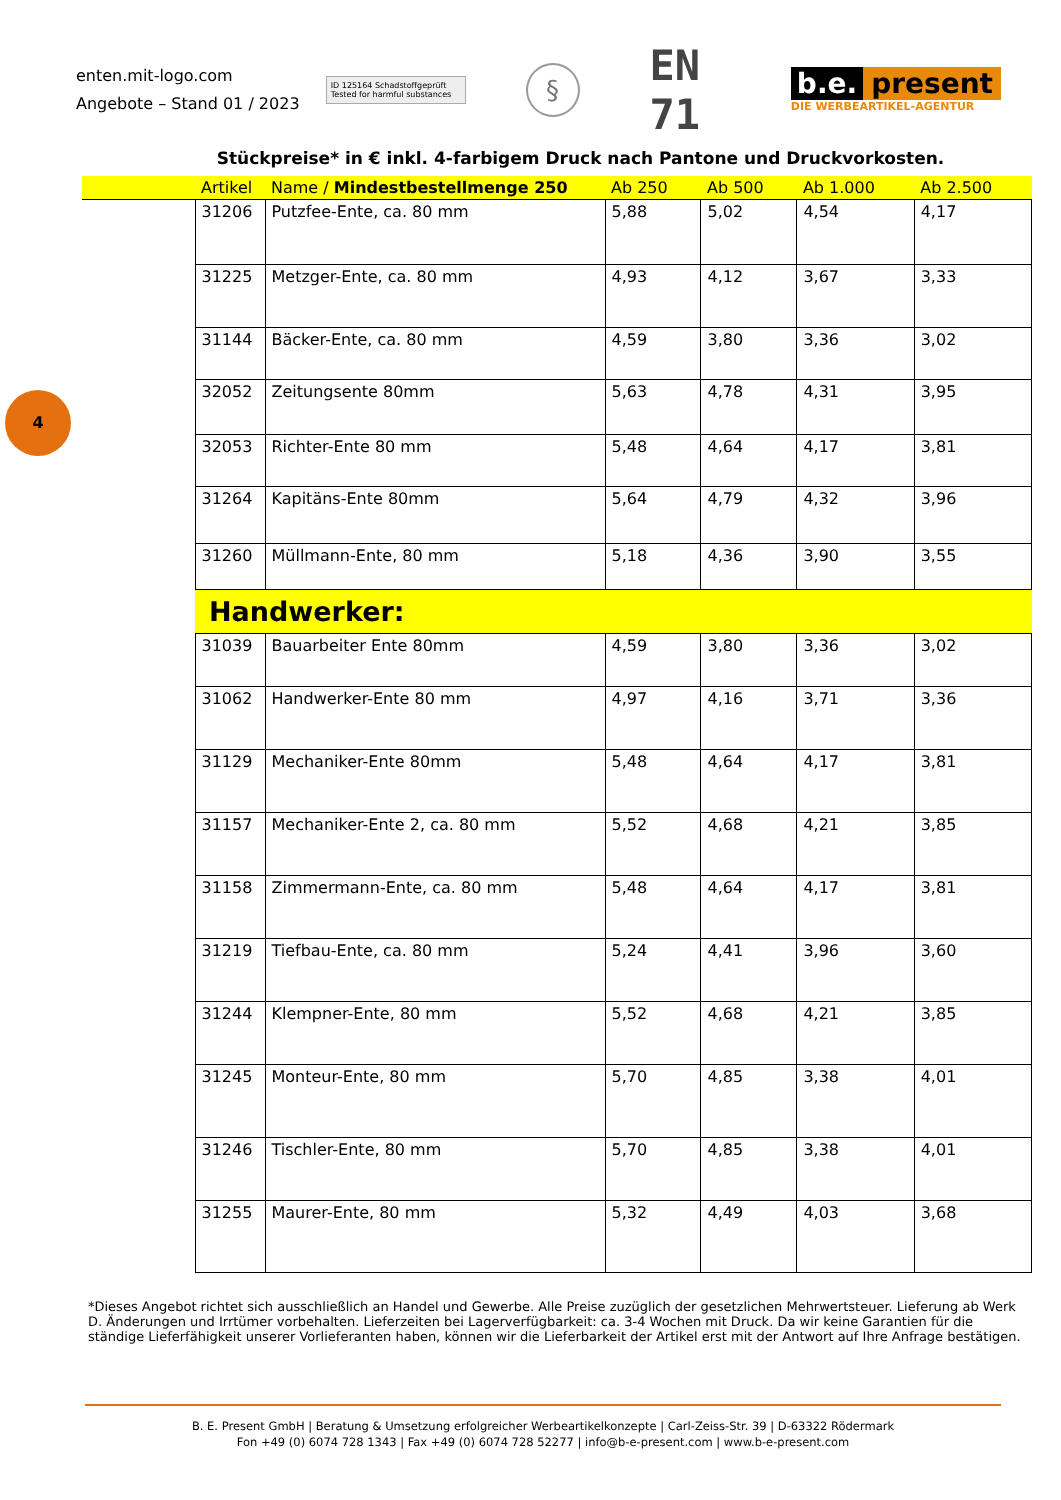4
enten.mit-logo.com
Angebote – Stand 01 / 2023
ID 125164 Schadstoffgeprüft Tested for harmful substances
§
EN 71
b.e. present
DIE WERBEARTIKEL-AGENTUR
Stückpreise* in € inkl. 4-farbigem Druck nach Pantone und Druckvorkosten.
| | Artikel | Name / Mindestbestellmenge 250 | Ab 250 | Ab 500 | Ab 1.000 | Ab 2.500 |
| --- | --- | --- | --- | --- | --- | --- |
| | 31206 | Putzfee-Ente, ca. 80 mm | 5,88 | 5,02 | 4,54 | 4,17 |
| | 31225 | Metzger-Ente, ca. 80 mm | 4,93 | 4,12 | 3,67 | 3,33 |
| | 31144 | Bäcker-Ente, ca. 80 mm | 4,59 | 3,80 | 3,36 | 3,02 |
| | 32052 | Zeitungsente 80mm | 5,63 | 4,78 | 4,31 | 3,95 |
| | 32053 | Richter-Ente 80 mm | 5,48 | 4,64 | 4,17 | 3,81 |
| | 31264 | Kapitäns-Ente 80mm | 5,64 | 4,79 | 4,32 | 3,96 |
| | 31260 | Müllmann-Ente, 80 mm | 5,18 | 4,36 | 3,90 | 3,55 |
| | Handwerker: | | | | | |
| | 31039 | Bauarbeiter Ente 80mm | 4,59 | 3,80 | 3,36 | 3,02 |
| | 31062 | Handwerker-Ente 80 mm | 4,97 | 4,16 | 3,71 | 3,36 |
| | 31129 | Mechaniker-Ente 80mm | 5,48 | 4,64 | 4,17 | 3,81 |
| | 31157 | Mechaniker-Ente 2, ca. 80 mm | 5,52 | 4,68 | 4,21 | 3,85 |
| | 31158 | Zimmermann-Ente, ca. 80 mm | 5,48 | 4,64 | 4,17 | 3,81 |
| | 31219 | Tiefbau-Ente, ca. 80 mm | 5,24 | 4,41 | 3,96 | 3,60 |
| | 31244 | Klempner-Ente, 80 mm | 5,52 | 4,68 | 4,21 | 3,85 |
| | 31245 | Monteur-Ente, 80 mm | 5,70 | 4,85 | 3,38 | 4,01 |
| | 31246 | Tischler-Ente, 80 mm | 5,70 | 4,85 | 3,38 | 4,01 |
| | 31255 | Maurer-Ente, 80 mm | 5,32 | 4,49 | 4,03 | 3,68 |
*Dieses Angebot richtet sich ausschließlich an Handel und Gewerbe. Alle Preise zuzüglich der gesetzlichen Mehrwertsteuer. Lieferung ab Werk D. Änderungen und Irrtümer vorbehalten. Lieferzeiten bei Lagerverfügbarkeit: ca. 3-4 Wochen mit Druck. Da wir keine Garantien für die ständige Lieferfähigkeit unserer Vorlieferanten haben, können wir die Lieferbarkeit der Artikel erst mit der Antwort auf Ihre Anfrage bestätigen.
B. E. Present GmbH | Beratung & Umsetzung erfolgreicher Werbeartikelkonzepte | Carl-Zeiss-Str. 39 | D-63322 Rödermark
Fon +49 (0) 6074 728 1343 | Fax +49 (0) 6074 728 52277 | info@b-e-present.com | www.b-e-present.com